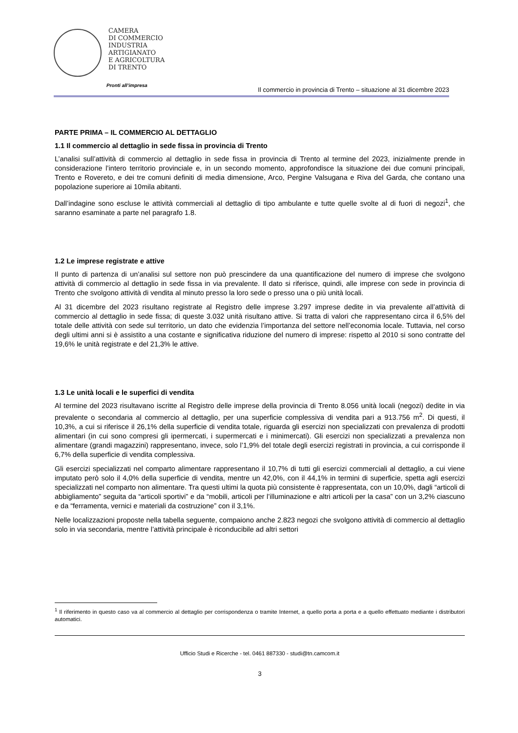CAMERA
DI COMMERCIO
INDUSTRIA
ARTIGIANATO
E AGRICOLTURA
DI TRENTO
Pronti all’impresa
Il commercio in provincia di Trento – situazione al 31 dicembre 2023
PARTE PRIMA – IL COMMERCIO AL DETTAGLIO
1.1 Il commercio al dettaglio in sede fissa in provincia di Trento
L’analisi sull’attività di commercio al dettaglio in sede fissa in provincia di Trento al termine del 2023, inizialmente prende in considerazione l’intero territorio provinciale e, in un secondo momento, approfondisce la situazione dei due comuni principali, Trento e Rovereto, e dei tre comuni definiti di media dimensione, Arco, Pergine Valsugana e Riva del Garda, che contano una popolazione superiore ai 10mila abitanti.
Dall’indagine sono escluse le attività commerciali al dettaglio di tipo ambulante e tutte quelle svolte al di fuori di negozi<sup>1</sup>, che saranno esaminate a parte nel paragrafo 1.8.
1.2 Le imprese registrate e attive
Il punto di partenza di un’analisi sul settore non può prescindere da una quantificazione del numero di imprese che svolgono attività di commercio al dettaglio in sede fissa in via prevalente. Il dato si riferisce, quindi, alle imprese con sede in provincia di Trento che svolgono attività di vendita al minuto presso la loro sede o presso una o più unità locali.
Al 31 dicembre del 2023 risultano registrate al Registro delle imprese 3.297 imprese dedite in via prevalente all’attività di commercio al dettaglio in sede fissa; di queste 3.032 unità risultano attive. Si tratta di valori che rappresentano circa il 6,5% del totale delle attività con sede sul territorio, un dato che evidenzia l’importanza del settore nell’economia locale. Tuttavia, nel corso degli ultimi anni si è assistito a una costante e significativa riduzione del numero di imprese: rispetto al 2010 si sono contratte del 19,6% le unità registrate e del 21,3% le attive.
1.3 Le unità locali e le superfici di vendita
Al termine del 2023 risultavano iscritte al Registro delle imprese della provincia di Trento 8.056 unità locali (negozi) dedite in via prevalente o secondaria al commercio al dettaglio, per una superficie complessiva di vendita pari a 913.756 m<sup>2</sup>. Di questi, il 10,3%, a cui si riferisce il 26,1% della superficie di vendita totale, riguarda gli esercizi non specializzati con prevalenza di prodotti alimentari (in cui sono compresi gli ipermercati, i supermercati e i minimercati). Gli esercizi non specializzati a prevalenza non alimentare (grandi magazzini) rappresentano, invece, solo l’1,9% del totale degli esercizi registrati in provincia, a cui corrisponde il 6,7% della superficie di vendita complessiva.
Gli esercizi specializzati nel comparto alimentare rappresentano il 10,7% di tutti gli esercizi commerciali al dettaglio, a cui viene imputato però solo il 4,0% della superficie di vendita, mentre un 42,0%, con il 44,1% in termini di superficie, spetta agli esercizi specializzati nel comparto non alimentare. Tra questi ultimi la quota più consistente è rappresentata, con un 10,0%, dagli “articoli di abbigliamento” seguita da “articoli sportivi” e da “mobili, articoli per l’illuminazione e altri articoli per la casa” con un 3,2% ciascuno e da “ferramenta, vernici e materiali da costruzione” con il 3,1%.
Nelle localizzazioni proposte nella tabella seguente, compaiono anche 2.823 negozi che svolgono attività di commercio al dettaglio solo in via secondaria, mentre l’attività principale è riconducibile ad altri settori
<sup>1</sup> Il riferimento in questo caso va al commercio al dettaglio per corrispondenza o tramite Internet, a quello porta a porta e a quello effettuato mediante i distributori automatici.
Ufficio Studi e Ricerche - tel. 0461 887330 - studi@tn.camcom.it
3